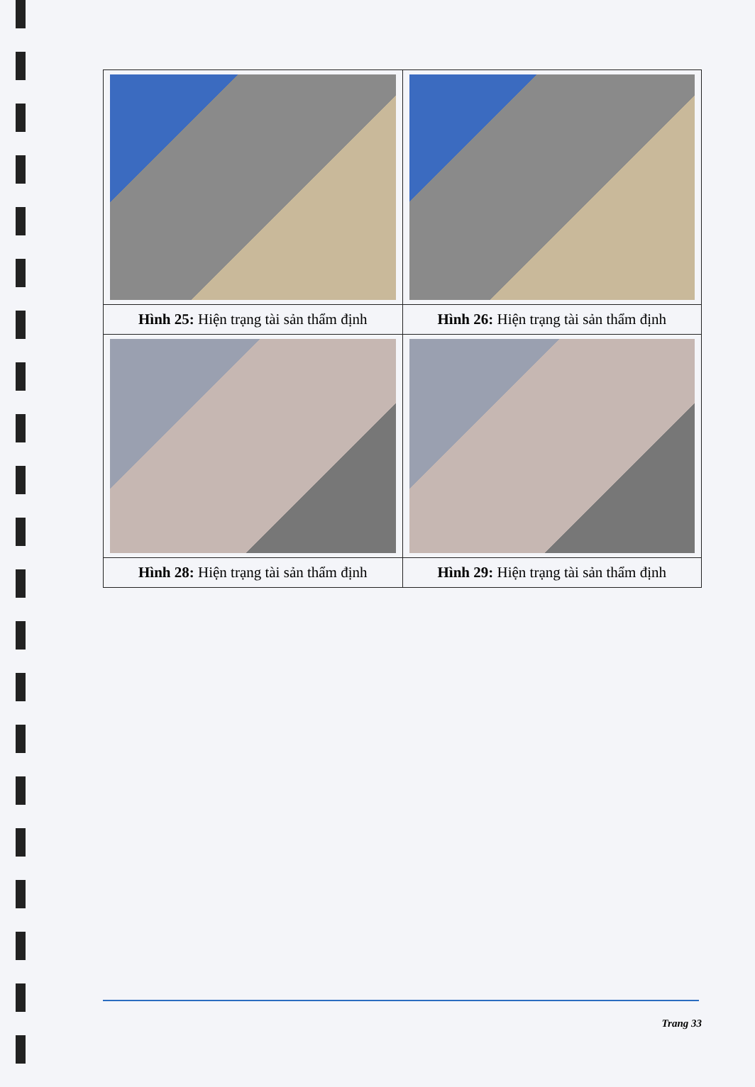| Hình 25: Hiện trạng tài sản thẩm định | Hình 26: Hiện trạng tài sản thẩm định |
| Hình 28: Hiện trạng tài sản thẩm định | Hình 29: Hiện trạng tài sản thẩm định |
Trang 33